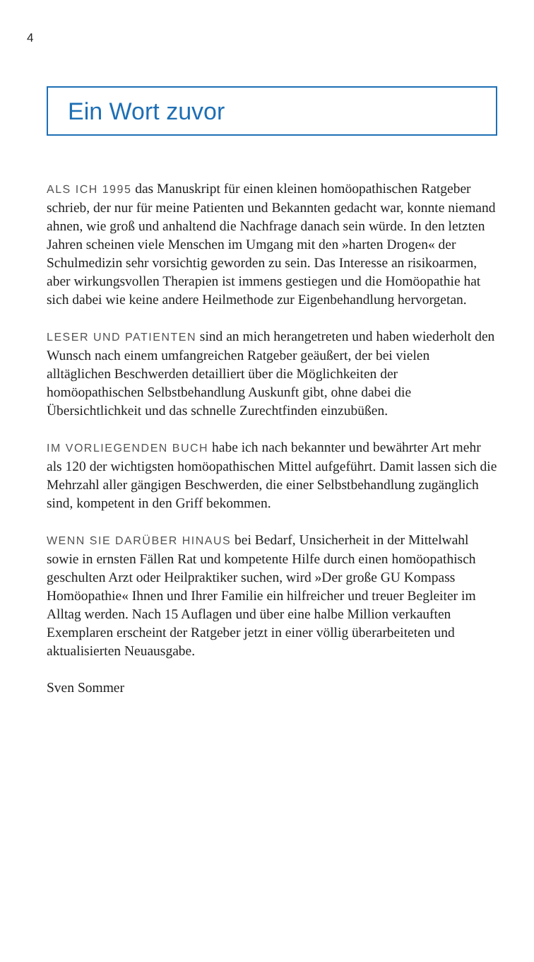4
Ein Wort zuvor
ALS ICH 1995 das Manuskript für einen kleinen homöopathischen Ratgeber schrieb, der nur für meine Patienten und Bekannten gedacht war, konnte niemand ahnen, wie groß und anhaltend die Nachfrage danach sein würde. In den letzten Jahren scheinen viele Menschen im Umgang mit den »harten Drogen« der Schulmedizin sehr vorsichtig geworden zu sein. Das Interesse an risikoarmen, aber wirkungsvollen Therapien ist immens gestiegen und die Homöopathie hat sich dabei wie keine andere Heilmethode zur Eigenbehandlung hervorgetan.
LESER UND PATIENTEN sind an mich herangetreten und haben wiederholt den Wunsch nach einem umfangreichen Ratgeber geäußert, der bei vielen alltäglichen Beschwerden detailliert über die Möglichkeiten der homöopathischen Selbstbehandlung Auskunft gibt, ohne dabei die Übersichtlichkeit und das schnelle Zurechtfinden einzubüßen.
IM VORLIEGENDEN BUCH habe ich nach bekannter und bewährter Art mehr als 120 der wichtigsten homöopathischen Mittel aufgeführt. Damit lassen sich die Mehrzahl aller gängigen Beschwerden, die einer Selbstbehandlung zugänglich sind, kompetent in den Griff bekommen.
WENN SIE DARÜBER HINAUS bei Bedarf, Unsicherheit in der Mittelwahl sowie in ernsten Fällen Rat und kompetente Hilfe durch einen homöopathisch geschulten Arzt oder Heilpraktiker suchen, wird »Der große GU Kompass Homöopathie« Ihnen und Ihrer Familie ein hilfreicher und treuer Begleiter im Alltag werden. Nach 15 Auflagen und über eine halbe Million verkauften Exemplaren erscheint der Ratgeber jetzt in einer völlig überarbeiteten und aktualisierten Neuausgabe.
Sven Sommer